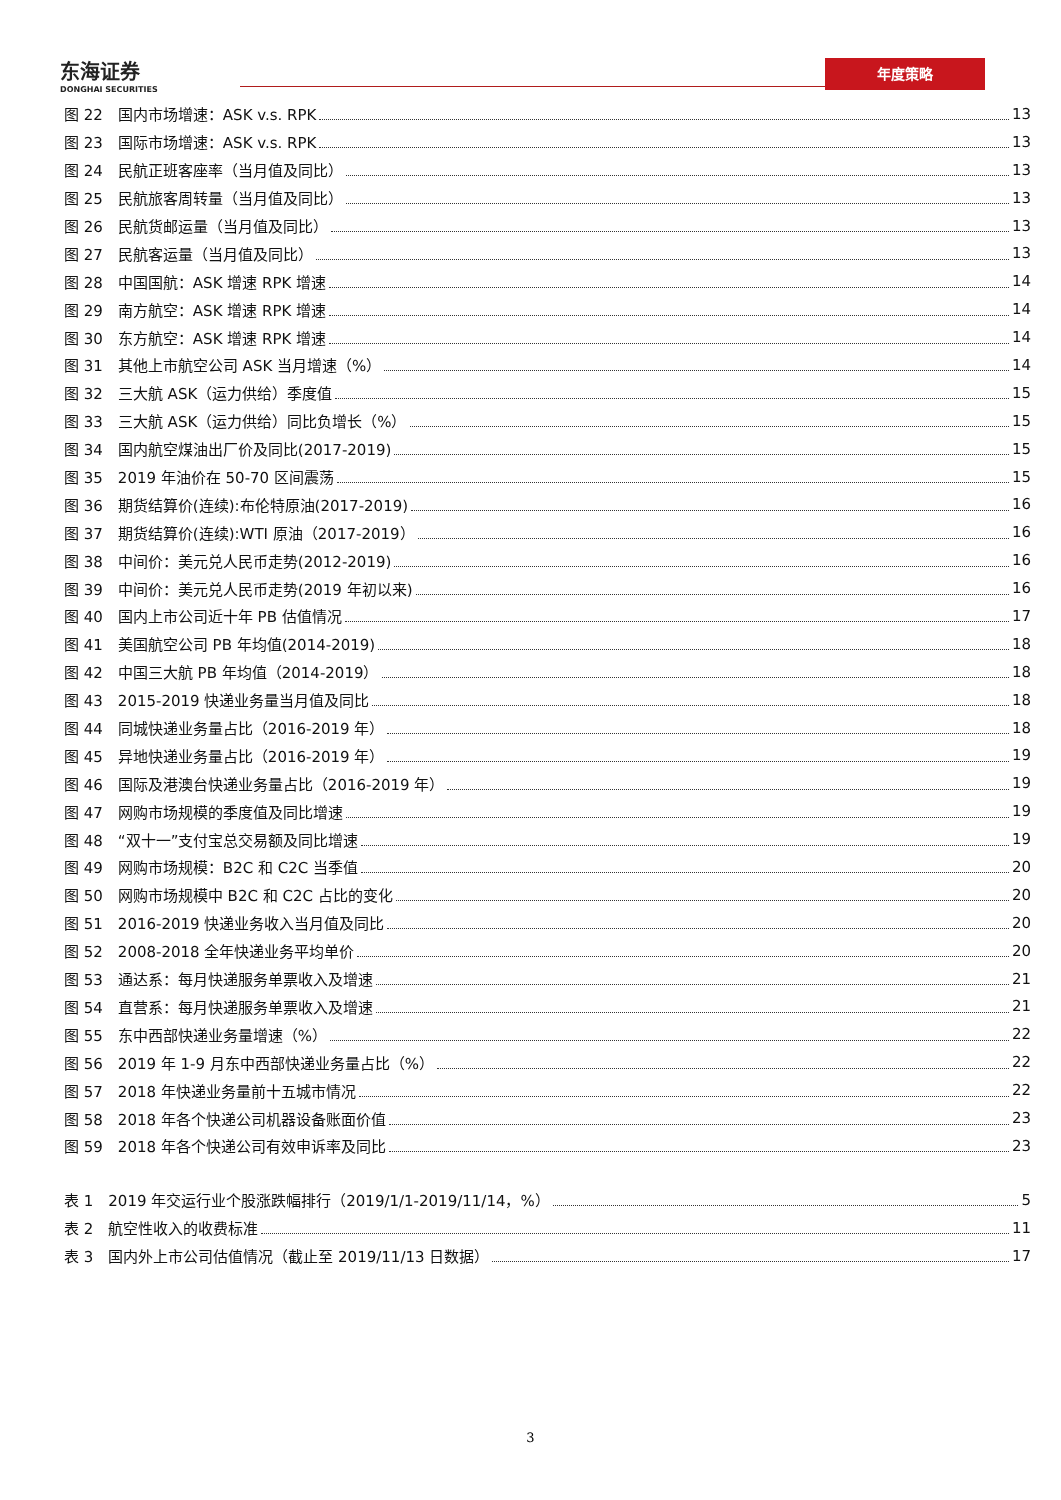东海证券
DONGHAI SECURITIES
年度策略
图 22　国内市场增速：ASK v.s. RPK 13
图 23　国际市场增速：ASK v.s. RPK 13
图 24　民航正班客座率（当月值及同比） 13
图 25　民航旅客周转量（当月值及同比） 13
图 26　民航货邮运量（当月值及同比） 13
图 27　民航客运量（当月值及同比） 13
图 28　中国国航：ASK 增速 RPK 增速 14
图 29　南方航空：ASK 增速 RPK 增速 14
图 30　东方航空：ASK 增速 RPK 增速 14
图 31　其他上市航空公司 ASK 当月增速（%） 14
图 32　三大航 ASK（运力供给）季度值 15
图 33　三大航 ASK（运力供给）同比负增长（%） 15
图 34　国内航空煤油出厂价及同比(2017-2019) 15
图 35　2019 年油价在 50-70 区间震荡 15
图 36　期货结算价(连续):布伦特原油(2017-2019) 16
图 37　期货结算价(连续):WTI 原油（2017-2019） 16
图 38　中间价：美元兑人民币走势(2012-2019) 16
图 39　中间价：美元兑人民币走势(2019 年初以来) 16
图 40　国内上市公司近十年 PB 估值情况 17
图 41　美国航空公司 PB 年均值(2014-2019) 18
图 42　中国三大航 PB 年均值（2014-2019） 18
图 43　2015-2019 快递业务量当月值及同比 18
图 44　同城快递业务量占比（2016-2019 年） 18
图 45　异地快递业务量占比（2016-2019 年） 19
图 46　国际及港澳台快递业务量占比（2016-2019 年） 19
图 47　网购市场规模的季度值及同比增速 19
图 48　“双十一”支付宝总交易额及同比增速 19
图 49　网购市场规模：B2C 和 C2C 当季值 20
图 50　网购市场规模中 B2C 和 C2C 占比的变化 20
图 51　2016-2019 快递业务收入当月值及同比 20
图 52　2008-2018 全年快递业务平均单价 20
图 53　通达系：每月快递服务单票收入及增速 21
图 54　直营系：每月快递服务单票收入及增速 21
图 55　东中西部快递业务量增速（%） 22
图 56　2019 年 1-9 月东中西部快递业务量占比（%） 22
图 57　2018 年快递业务量前十五城市情况 22
图 58　2018 年各个快递公司机器设备账面价值 23
图 59　2018 年各个快递公司有效申诉率及同比 23
表 1　2019 年交运行业个股涨跌幅排行（2019/1/1-2019/11/14，%） 5
表 2　航空性收入的收费标准 11
表 3　国内外上市公司估值情况（截止至 2019/11/13 日数据） 17
3